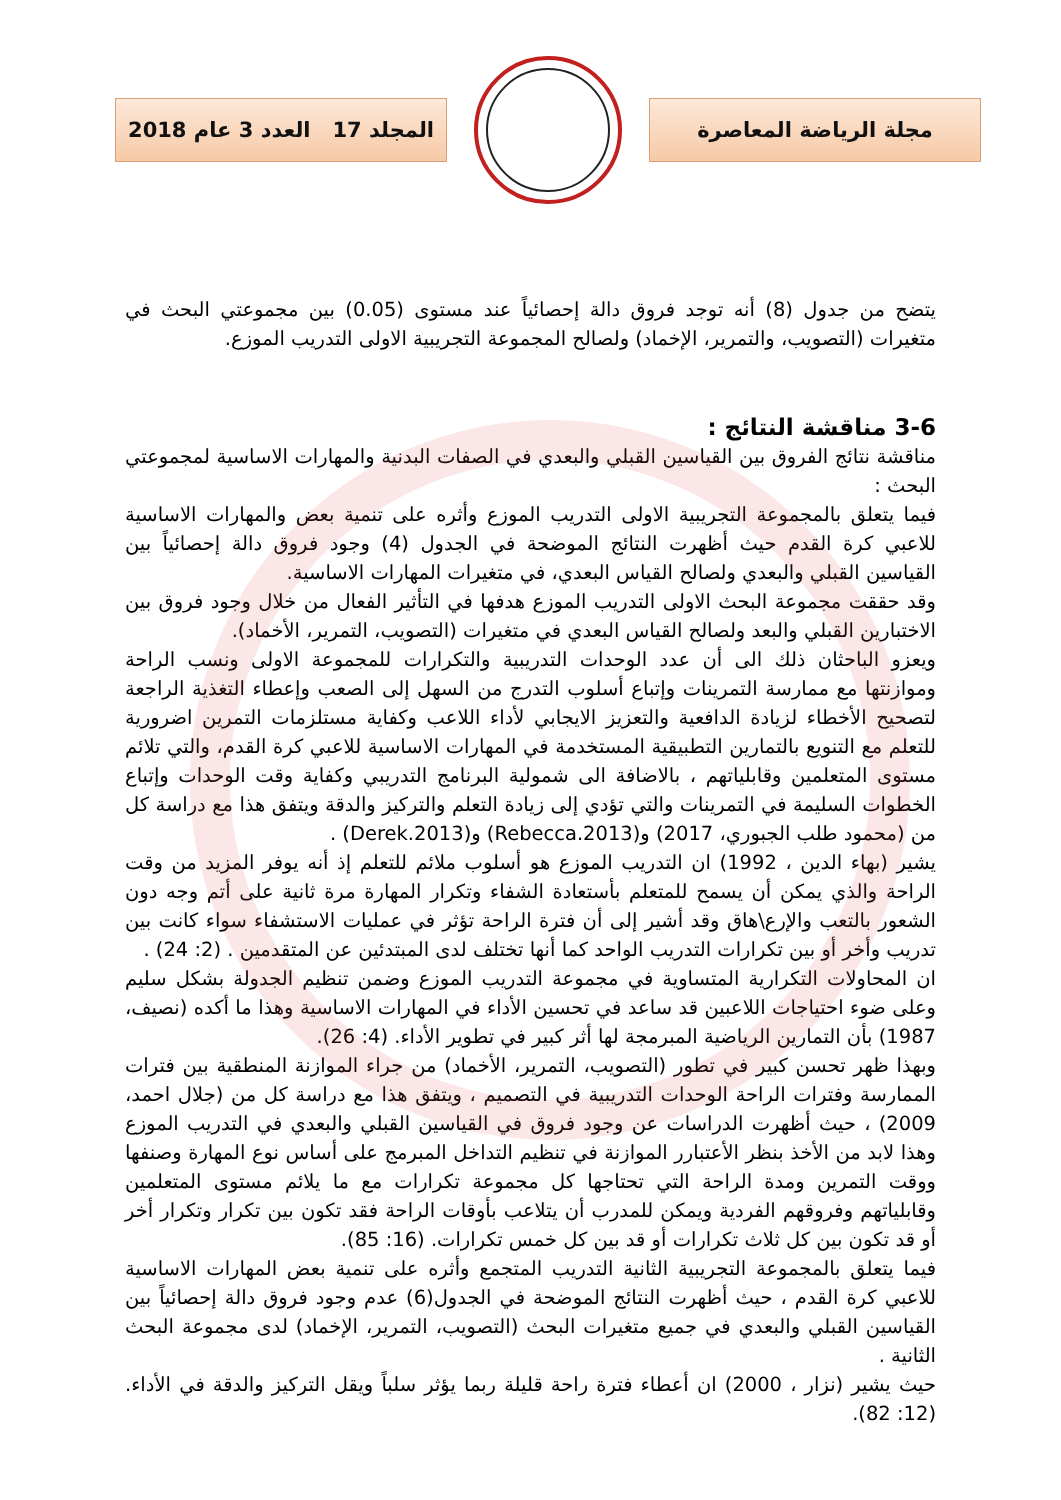مجلة الرياضة المعاصرة
المجلد 17 العدد 3 عام 2018
يتضح من جدول (8) أنه توجد فروق دالة إحصائياً عند مستوى (0.05) بين مجموعتي البحث في متغيرات (التصويب، والتمرير، الإخماد) ولصالح المجموعة التجريبية الاولى التدريب الموزع.
3-6 مناقشة النتائج :
مناقشة نتائج الفروق بين القياسين القبلي والبعدي في الصفات البدنية والمهارات الاساسية لمجموعتي البحث :
فيما يتعلق بالمجموعة التجريبية الاولى التدريب الموزع وأثره على تنمية بعض والمهارات الاساسية للاعبي كرة القدم حيث أظهرت النتائج الموضحة في الجدول (4) وجود فروق دالة إحصائياً بين القياسين القبلي والبعدي ولصالح القياس البعدي، في متغيرات المهارات الاساسية.
وقد حققت مجموعة البحث الاولى التدريب الموزع هدفها في التأثير الفعال من خلال وجود فروق بين الاختبارين القبلي والبعد ولصالح القياس البعدي في متغيرات (التصويب، التمرير، الأخماد).
ويعزو الباحثان ذلك الى أن عدد الوحدات التدريبية والتكرارات للمجموعة الاولى ونسب الراحة وموازنتها مع ممارسة التمرينات وإتباع أسلوب التدرج من السهل إلى الصعب وإعطاء التغذية الراجعة لتصحيح الأخطاء لزيادة الدافعية والتعزيز الايجابي لأداء اللاعب وكفاية مستلزمات التمرين اضرورية للتعلم مع التنويع بالتمارين التطبيقية المستخدمة في المهارات الاساسية للاعبي كرة القدم، والتي تلائم مستوى المتعلمين وقابلياتهم ، بالاضافة الى شمولية البرنامج التدريبي وكفاية وقت الوحدات وإتباع الخطوات السليمة في التمرينات والتي تؤدي إلى زيادة التعلم والتركيز والدقة ويتفق هذا مع دراسة كل من (محمود طلب الجبوري، 2017) و(Rebecca.2013) و(Derek.2013) .
يشير (بهاء الدين ، 1992) ان التدريب الموزع هو أسلوب ملائم للتعلم إذ أنه يوفر المزيد من وقت الراحة والذي يمكن أن يسمح للمتعلم بأستعادة الشفاء وتكرار المهارة مرة ثانية على أتم وجه دون الشعور بالتعب والإرع\هاق وقد أشير إلى أن فترة الراحة تؤثر في عمليات الاستشفاء سواء كانت بين تدريب وأخر أو بين تكرارات التدريب الواحد كما أنها تختلف لدى المبتدئين عن المتقدمين . (2: 24) .
ان المحاولات التكرارية المتساوية في مجموعة التدريب الموزع وضمن تنظيم الجدولة بشكل سليم وعلى ضوء احتياجات اللاعبين قد ساعد في تحسين الأداء في المهارات الاساسية وهذا ما أكده (نصيف، 1987) بأن التمارين الرياضية المبرمجة لها أثر كبير في تطوير الأداء. (4: 26).
وبهذا ظهر تحسن كبير في تطور (التصويب، التمرير، الأخماد) من جراء الموازنة المنطقية بين فترات الممارسة وفترات الراحة الوحدات التدريبية في التصميم ، ويتفق هذا مع دراسة كل من (جلال احمد، 2009) ، حيث أظهرت الدراسات عن وجود فروق في القياسين القبلي والبعدي في التدريب الموزع وهذا لابد من الأخذ بنظر الأعتبارر الموازنة في تنظيم التداخل المبرمج على أساس نوع المهارة وصنفها ووقت التمرين ومدة الراحة التي تحتاجها كل مجموعة تكرارات مع ما يلائم مستوى المتعلمين وقابلياتهم وفروقهم الفردية ويمكن للمدرب أن يتلاعب بأوقات الراحة فقد تكون بين تكرار وتكرار أخر أو قد تكون بين كل ثلاث تكرارات أو قد بين كل خمس تكرارات. (16: 85).
فيما يتعلق بالمجموعة التجريبية الثانية التدريب المتجمع وأثره على تنمية بعض المهارات الاساسية للاعبي كرة القدم ، حيث أظهرت النتائج الموضحة في الجدول(6) عدم وجود فروق دالة إحصائياً بين القياسين القبلي والبعدي في جميع متغيرات البحث (التصويب، التمرير، الإخماد) لدى مجموعة البحث الثانية .
حيث يشير (نزار ، 2000) ان أعطاء فترة راحة قليلة ربما يؤثر سلباً ويقل التركيز والدقة في الأداء. (12: 82).